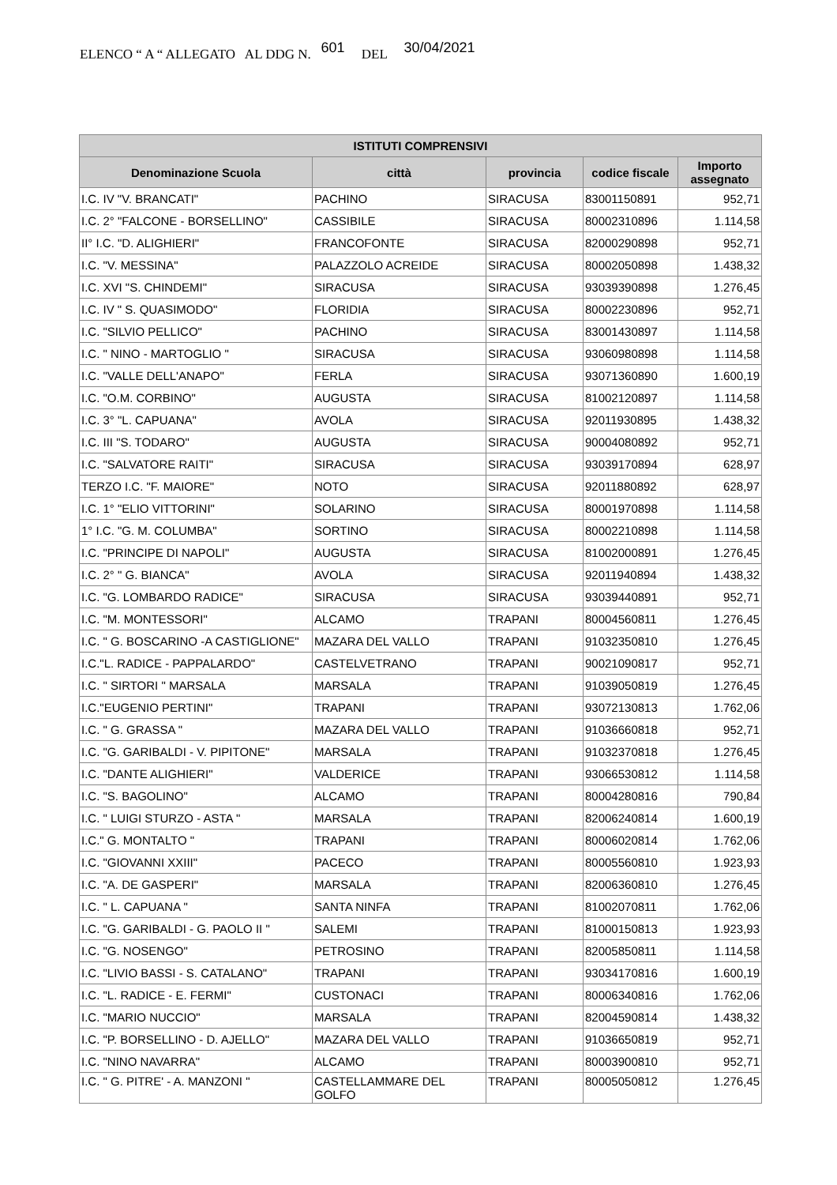ELENCO “ A “ ALLEGATO AL DDG N. 601 DEL 30/04/2021
| ISTITUTI COMPRENSIVI | | | | |
| --- | --- | --- | --- | --- |
| Denominazione Scuola | città | provincia | codice fiscale | Importo assegnato |
| I.C. IV "V. BRANCATI" | PACHINO | SIRACUSA | 83001150891 | 952,71 |
| I.C. 2° "FALCONE - BORSELLINO" | CASSIBILE | SIRACUSA | 80002310896 | 1.114,58 |
| II° I.C. "D. ALIGHIERI" | FRANCOFONTE | SIRACUSA | 82000290898 | 952,71 |
| I.C. "V. MESSINA" | PALAZZOLO ACREIDE | SIRACUSA | 80002050898 | 1.438,32 |
| I.C. XVI "S. CHINDEMI" | SIRACUSA | SIRACUSA | 93039390898 | 1.276,45 |
| I.C. IV " S. QUASIMODO" | FLORIDIA | SIRACUSA | 80002230896 | 952,71 |
| I.C. "SILVIO PELLICO" | PACHINO | SIRACUSA | 83001430897 | 1.114,58 |
| I.C. " NINO - MARTOGLIO " | SIRACUSA | SIRACUSA | 93060980898 | 1.114,58 |
| I.C. "VALLE DELL'ANAPO" | FERLA | SIRACUSA | 93071360890 | 1.600,19 |
| I.C. "O.M. CORBINO" | AUGUSTA | SIRACUSA | 81002120897 | 1.114,58 |
| I.C. 3° "L. CAPUANA" | AVOLA | SIRACUSA | 92011930895 | 1.438,32 |
| I.C. III "S. TODARO" | AUGUSTA | SIRACUSA | 90004080892 | 952,71 |
| I.C. "SALVATORE RAITI" | SIRACUSA | SIRACUSA | 93039170894 | 628,97 |
| TERZO I.C. "F. MAIORE" | NOTO | SIRACUSA | 92011880892 | 628,97 |
| I.C. 1° "ELIO VITTORINI" | SOLARINO | SIRACUSA | 80001970898 | 1.114,58 |
| 1° I.C. "G. M. COLUMBA" | SORTINO | SIRACUSA | 80002210898 | 1.114,58 |
| I.C. "PRINCIPE DI NAPOLI" | AUGUSTA | SIRACUSA | 81002000891 | 1.276,45 |
| I.C. 2° " G. BIANCA" | AVOLA | SIRACUSA | 92011940894 | 1.438,32 |
| I.C. "G. LOMBARDO RADICE" | SIRACUSA | SIRACUSA | 93039440891 | 952,71 |
| I.C. "M. MONTESSORI" | ALCAMO | TRAPANI | 80004560811 | 1.276,45 |
| I.C. " G. BOSCARINO -A CASTIGLIONE" | MAZARA DEL VALLO | TRAPANI | 91032350810 | 1.276,45 |
| I.C."L. RADICE - PAPPALARDO" | CASTELVETRANO | TRAPANI | 90021090817 | 952,71 |
| I.C. " SIRTORI " MARSALA | MARSALA | TRAPANI | 91039050819 | 1.276,45 |
| I.C."EUGENIO PERTINI" | TRAPANI | TRAPANI | 93072130813 | 1.762,06 |
| I.C. " G. GRASSA " | MAZARA DEL VALLO | TRAPANI | 91036660818 | 952,71 |
| I.C. "G. GARIBALDI - V. PIPITONE" | MARSALA | TRAPANI | 91032370818 | 1.276,45 |
| I.C. "DANTE ALIGHIERI" | VALDERICE | TRAPANI | 93066530812 | 1.114,58 |
| I.C. "S. BAGOLINO" | ALCAMO | TRAPANI | 80004280816 | 790,84 |
| I.C. " LUIGI STURZO - ASTA " | MARSALA | TRAPANI | 82006240814 | 1.600,19 |
| I.C." G. MONTALTO " | TRAPANI | TRAPANI | 80006020814 | 1.762,06 |
| I.C. "GIOVANNI XXIII" | PACECO | TRAPANI | 80005560810 | 1.923,93 |
| I.C. "A. DE GASPERI" | MARSALA | TRAPANI | 82006360810 | 1.276,45 |
| I.C. " L. CAPUANA " | SANTA NINFA | TRAPANI | 81002070811 | 1.762,06 |
| I.C. "G. GARIBALDI - G. PAOLO II " | SALEMI | TRAPANI | 81000150813 | 1.923,93 |
| I.C. "G. NOSENGO" | PETROSINO | TRAPANI | 82005850811 | 1.114,58 |
| I.C. "LIVIO BASSI - S. CATALANO" | TRAPANI | TRAPANI | 93034170816 | 1.600,19 |
| I.C. "L. RADICE - E. FERMI" | CUSTONACI | TRAPANI | 80006340816 | 1.762,06 |
| I.C. "MARIO NUCCIO" | MARSALA | TRAPANI | 82004590814 | 1.438,32 |
| I.C. "P. BORSELLINO - D. AJELLO" | MAZARA DEL VALLO | TRAPANI | 91036650819 | 952,71 |
| I.C. "NINO NAVARRA" | ALCAMO | TRAPANI | 80003900810 | 952,71 |
| I.C. " G. PITRE' - A. MANZONI " | CASTELLAMMARE DEL GOLFO | TRAPANI | 80005050812 | 1.276,45 |